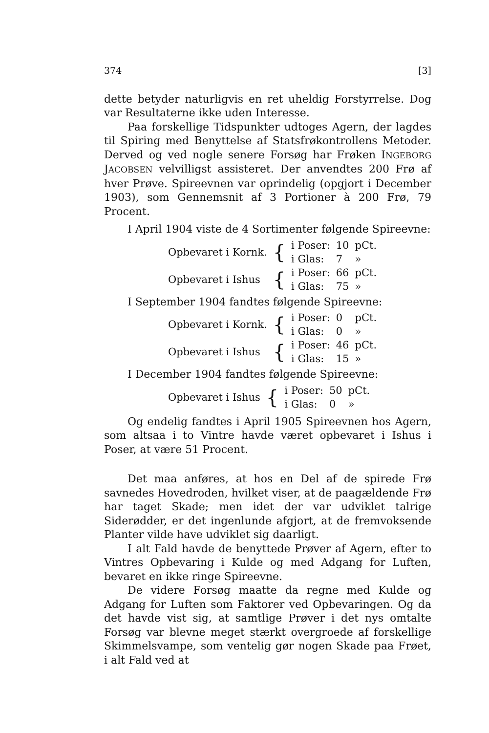374 [3]
dette betyder naturligvis en ret uheldig Forstyrrelse. Dog var Resultaterne ikke uden Interesse.
Paa forskellige Tidspunkter udtoges Agern, der lagdes til Spiring med Benyttelse af Statsfrøkontrollens Metoder. Derved og ved nogle senere Forsøg har Frøken INGEBORG JACOBSEN velvilligst assisteret. Der anvendtes 200 Frø af hver Prøve. Spireevnen var oprindelig (opgjort i December 1903), som Gennemsnit af 3 Portioner à 200 Frø, 79 Procent.
I April 1904 viste de 4 Sortimenter følgende Spireevne:
| Opbevaret i Kornk. | { | i Poser: | 10 | pCt. |
| | | i Glas: | 7 | » |
| Opbevaret i Ishus | { | i Poser: | 66 | pCt. |
| | | i Glas: | 75 | » |
I September 1904 fandtes følgende Spireevne:
| Opbevaret i Kornk. | { | i Poser: | 0 | pCt. |
| | | i Glas: | 0 | » |
| Opbevaret i Ishus | { | i Poser: | 46 | pCt. |
| | | i Glas: | 15 | » |
I December 1904 fandtes følgende Spireevne:
| Opbevaret i Ishus | { | i Poser: | 50 | pCt. |
| | | i Glas: | 0 | » |
Og endelig fandtes i April 1905 Spireevnen hos Agern, som altsaa i to Vintre havde været opbevaret i Ishus i Poser, at være 51 Procent.
Det maa anføres, at hos en Del af de spirede Frø savnedes Hovedroden, hvilket viser, at de paagældende Frø har taget Skade; men idet der var udviklet talrige Siderødder, er det ingenlunde afgjort, at de fremvoksende Planter vilde have udviklet sig daarligt.
I alt Fald havde de benyttede Prøver af Agern, efter to Vintres Opbevaring i Kulde og med Adgang for Luften, bevaret en ikke ringe Spireevne.
De videre Forsøg maatte da regne med Kulde og Adgang for Luften som Faktorer ved Opbevaringen. Og da det havde vist sig, at samtlige Prøver i det nys omtalte Forsøg var blevne meget stærkt overgroede af forskellige Skimmelsvampe, som ventelig gør nogen Skade paa Frøet, i alt Fald ved at